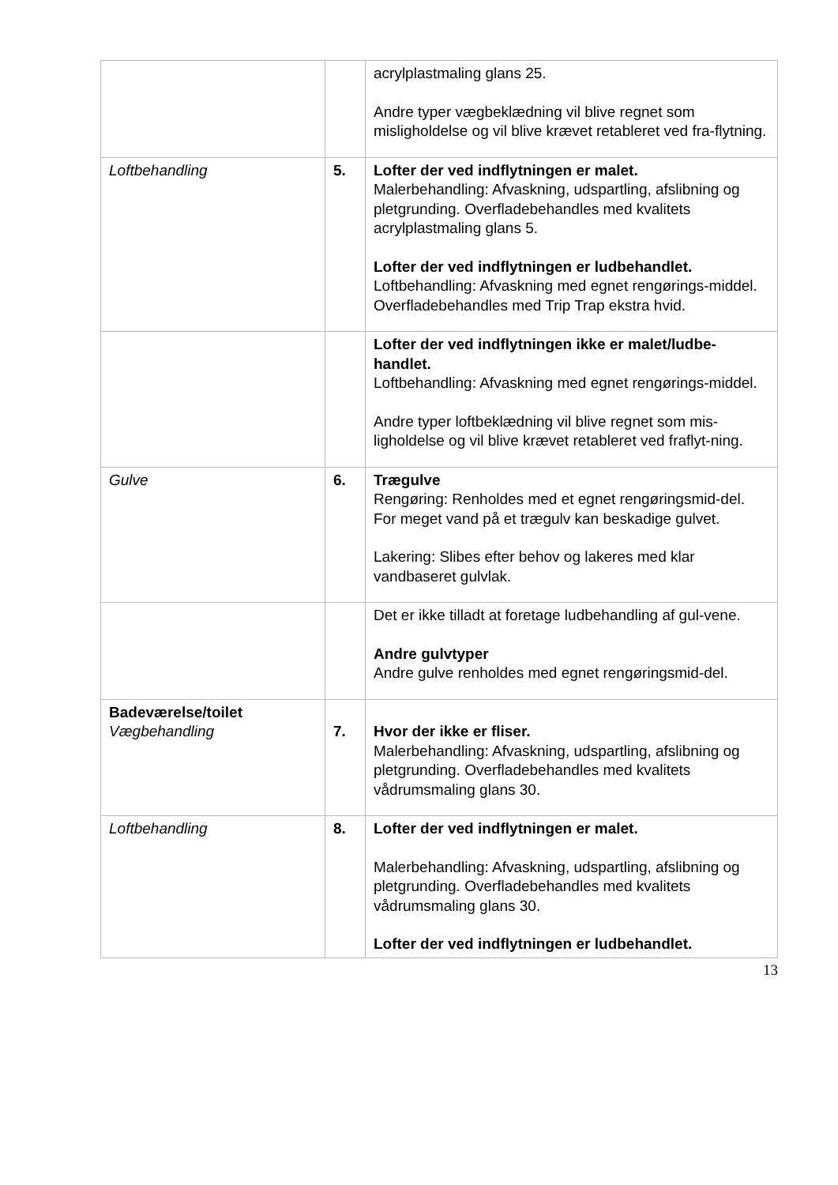| | | acrylplastmaling glans 25. Andre typer vægbeklædning vil blive regnet som misligholdelse og vil blive krævet retableret ved fra-flytning. |
| Loftbehandling | 5. | Lofter der ved indflytningen er malet. Malerbehandling: Afvaskning, udspartling, afslibning og pletgrunding. Overfladebehandles med kvalitets acrylplastmaling glans 5. Lofter der ved indflytningen er ludbehandlet. Loftbehandling: Afvaskning med egnet rengørings-middel. Overfladebehandles med Trip Trap ekstra hvid. |
| | | Lofter der ved indflytningen ikke er malet/ludbe-handlet. Loftbehandling: Afvaskning med egnet rengørings-middel. Andre typer loftbeklædning vil blive regnet som mis-ligholdelse og vil blive krævet retableret ved fraflyt-ning. |
| Gulve | 6. | Trægulve Rengøring: Renholdes med et egnet rengøringsmid-del. For meget vand på et trægulv kan beskadige gulvet. Lakering: Slibes efter behov og lakeres med klar vandbaseret gulvlak. |
| | | Det er ikke tilladt at foretage ludbehandling af gul-vene. Andre gulvtyper Andre gulve renholdes med egnet rengøringsmid-del. |
| Badeværelse/toilet Vægbehandling | 7. | Hvor der ikke er fliser. Malerbehandling: Afvaskning, udspartling, afslibning og pletgrunding. Overfladebehandles med kvalitets vådrumsmaling glans 30. |
| Loftbehandling | 8. | Lofter der ved indflytningen er malet. Malerbehandling: Afvaskning, udspartling, afslibning og pletgrunding. Overfladebehandles med kvalitets vådrumsmaling glans 30. Lofter der ved indflytningen er ludbehandlet. |
13